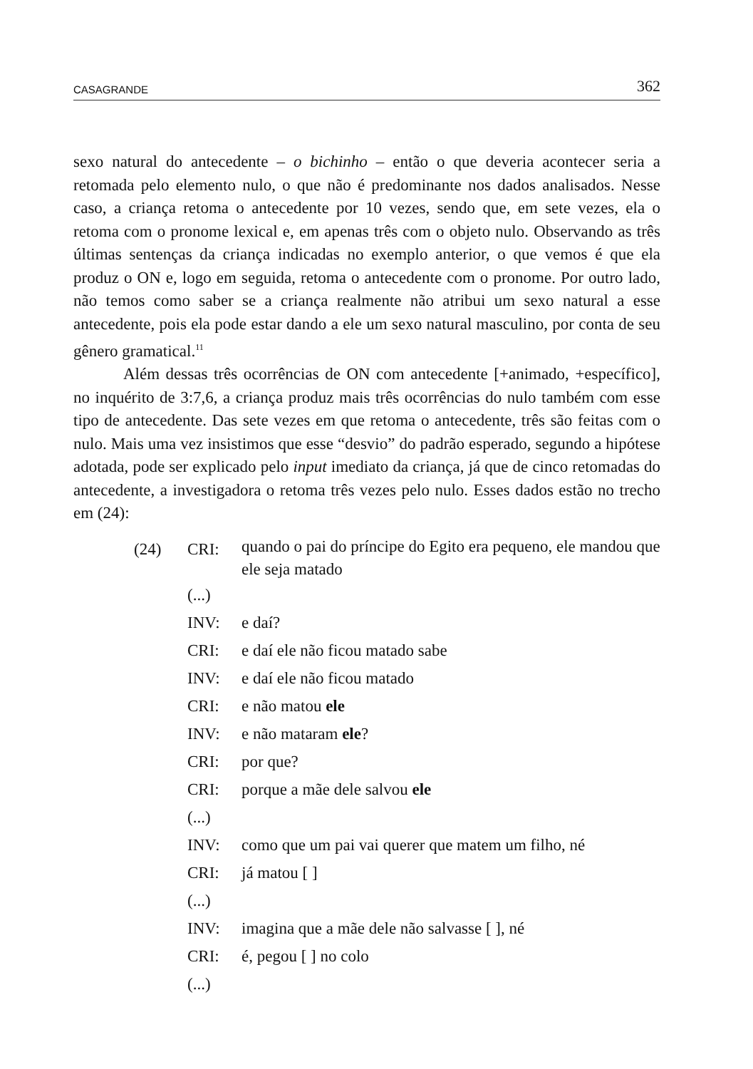CASAGRANDE 362
sexo natural do antecedente – o bichinho – então o que deveria acontecer seria a retomada pelo elemento nulo, o que não é predominante nos dados analisados. Nesse caso, a criança retoma o antecedente por 10 vezes, sendo que, em sete vezes, ela o retoma com o pronome lexical e, em apenas três com o objeto nulo. Observando as três últimas sentenças da criança indicadas no exemplo anterior, o que vemos é que ela produz o ON e, logo em seguida, retoma o antecedente com o pronome. Por outro lado, não temos como saber se a criança realmente não atribui um sexo natural a esse antecedente, pois ela pode estar dando a ele um sexo natural masculino, por conta de seu gênero gramatical.<sup>11</sup>
Além dessas três ocorrências de ON com antecedente [+animado, +específico], no inquérito de 3:7,6, a criança produz mais três ocorrências do nulo também com esse tipo de antecedente. Das sete vezes em que retoma o antecedente, três são feitas com o nulo. Mais uma vez insistimos que esse “desvio” do padrão esperado, segundo a hipótese adotada, pode ser explicado pelo input imediato da criança, já que de cinco retomadas do antecedente, a investigadora o retoma três vezes pelo nulo. Esses dados estão no trecho em (24):
(24) CRI: quando o pai do príncipe do Egito era pequeno, ele mandou que ele seja matado
(...)
INV: e daí?
CRI: e daí ele não ficou matado sabe
INV: e daí ele não ficou matado
CRI: e não matou ele
INV: e não mataram ele?
CRI: por que?
CRI: porque a mãe dele salvou ele
(...)
INV: como que um pai vai querer que matem um filho, né
CRI: já matou [ ]
(...)
INV: imagina que a mãe dele não salvasse [ ], né
CRI: é, pegou [ ] no colo
(...)